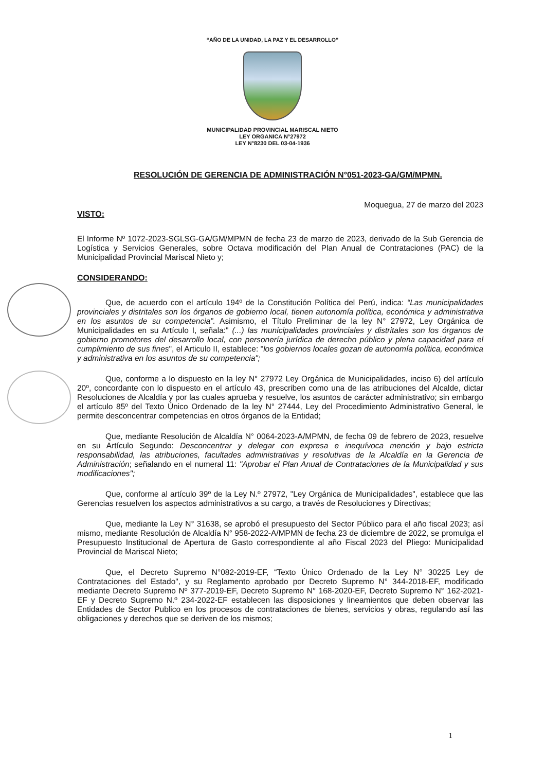“AÑO DE LA UNIDAD, LA PAZ Y EL DESARROLLO”
MUNICIPALIDAD PROVINCIAL MARISCAL NIETO
LEY ORGANICA N°27972
LEY N°8230 DEL 03-04-1936
RESOLUCIÓN DE GERENCIA DE ADMINISTRACIÓN N°051-2023-GA/GM/MPMN.
Moquegua, 27 de marzo del 2023
VISTO:
El Informe Nº 1072-2023-SGLSG-GA/GM/MPMN de fecha 23 de marzo de 2023, derivado de la Sub Gerencia de Logística y Servicios Generales, sobre Octava modificación del Plan Anual de Contrataciones (PAC) de la Municipalidad Provincial Mariscal Nieto y;
CONSIDERANDO:
Que, de acuerdo con el artículo 194º de la Constitución Política del Perú, indica: “Las municipalidades provinciales y distritales son los órganos de gobierno local, tienen autonomía política, económica y administrativa en los asuntos de su competencia”. Asimismo, el Título Preliminar de la ley N° 27972, Ley Orgánica de Municipalidades en su Artículo I, señala:" (...) las municipalidades provinciales y distritales son los órganos de gobierno promotores del desarrollo local, con personería jurídica de derecho público y plena capacidad para el cumplimiento de sus fines", el Articulo II, establece: "los gobiernos locales gozan de autonomía política, económica y administrativa en los asuntos de su competencia";
Que, conforme a lo dispuesto en la ley N° 27972 Ley Orgánica de Municipalidades, inciso 6) del artículo 20º, concordante con lo dispuesto en el artículo 43, prescriben como una de las atribuciones del Alcalde, dictar Resoluciones de Alcaldía y por las cuales aprueba y resuelve, los asuntos de carácter administrativo; sin embargo el artículo 85º del Texto Único Ordenado de la ley N° 27444, Ley del Procedimiento Administrativo General, le permite desconcentrar competencias en otros órganos de la Entidad;
Que, mediante Resolución de Alcaldía N° 0064-2023-A/MPMN, de fecha 09 de febrero de 2023, resuelve en su Artículo Segundo: Desconcentrar y delegar con expresa e inequívoca mención y bajo estricta responsabilidad, las atribuciones, facultades administrativas y resolutivas de la Alcaldía en la Gerencia de Administración; señalando en el numeral 11: "Aprobar el Plan Anual de Contrataciones de la Municipalidad y sus modificaciones";
Que, conforme al artículo 39º de la Ley N.º 27972, "Ley Orgánica de Municipalidades", establece que las Gerencias resuelven los aspectos administrativos a su cargo, a través de Resoluciones y Directivas;
Que, mediante la Ley N° 31638, se aprobó el presupuesto del Sector Público para el año fiscal 2023; así mismo, mediante Resolución de Alcaldía N° 958-2022-A/MPMN de fecha 23 de diciembre de 2022, se promulga el Presupuesto Institucional de Apertura de Gasto correspondiente al año Fiscal 2023 del Pliego: Municipalidad Provincial de Mariscal Nieto;
Que, el Decreto Supremo N°082-2019-EF, “Texto Único Ordenado de la Ley N° 30225 Ley de Contrataciones del Estado", y su Reglamento aprobado por Decreto Supremo N° 344-2018-EF, modificado mediante Decreto Supremo Nº 377-2019-EF, Decreto Supremo N° 168-2020-EF, Decreto Supremo N° 162-2021-EF y Decreto Supremo N.º 234-2022-EF establecen las disposiciones y lineamientos que deben observar las Entidades de Sector Publico en los procesos de contrataciones de bienes, servicios y obras, regulando así las obligaciones y derechos que se deriven de los mismos;
1